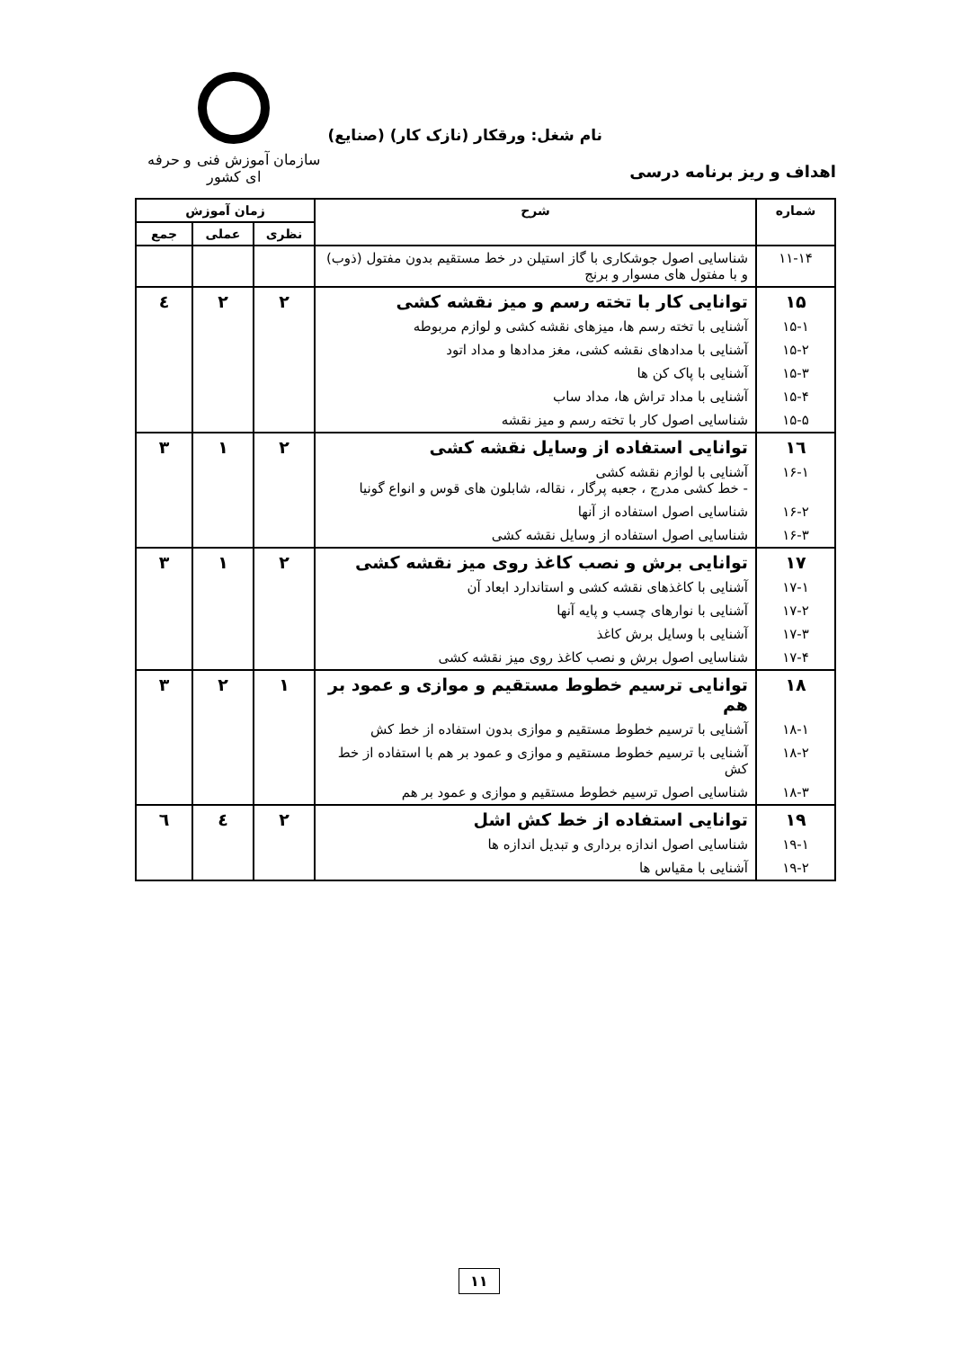سازمان آموزش فنی و حرفه ای کشور
نام شغل: ورقکار (نازک کار) (صنایع)
اهداف و ریز برنامه درسی
| شماره | شرح | زمان آموزش | | |
| --- | --- | --- | --- | --- |
| | | نظری | عملی | جمع |
| ۱۱-۱۴ | شناسایی اصول جوشکاری با گاز استیلن در خط مستقیم بدون مفتول (ذوب) و با مفتول های مسوار و برنج | | | |
| ۱۵ | توانایی کار با تخته رسم و میز نقشه کشی | ۲ | ۲ | ٤ |
| ۱۵-۱ | آشنایی با تخته رسم ها، میزهای نقشه کشی و لوازم مربوطه | | | |
| ۱۵-۲ | آشنایی با مدادهای نقشه کشی، مغز مدادها و مداد اتود | | | |
| ۱۵-۳ | آشنایی با پاک کن ها | | | |
| ۱۵-۴ | آشنایی با مداد تراش ها، مداد ساب | | | |
| ۱۵-۵ | شناسایی اصول کار با تخته رسم و میز نقشه | | | |
| ۱٦ | توانایی استفاده از وسایل نقشه کشی | ۲ | ۱ | ۳ |
| ۱۶-۱ | آشنایی با لوازم نقشه کشی - خط کشی مدرج ، جعبه پرگار ، نقاله، شابلون های قوس و انواع گونیا | | | |
| ۱۶-۲ | شناسایی اصول استفاده از آنها | | | |
| ۱۶-۳ | شناسایی اصول استفاده از وسایل نقشه کشی | | | |
| ۱۷ | توانایی برش و نصب کاغذ روی میز نقشه کشی | ۲ | ۱ | ۳ |
| ۱۷-۱ | آشنایی با کاغذهای نقشه کشی و استاندارد ابعاد آن | | | |
| ۱۷-۲ | آشنایی با نوارهای چسب و پایه آنها | | | |
| ۱۷-۳ | آشنایی با وسایل برش کاغذ | | | |
| ۱۷-۴ | شناسایی اصول برش و نصب کاغذ روی میز نقشه کشی | | | |
| ۱۸ | توانایی ترسیم خطوط مستقیم و موازی و عمود بر هم | ۱ | ۲ | ۳ |
| ۱۸-۱ | آشنایی با ترسیم خطوط مستقیم و موازی بدون استفاده از خط کش | | | |
| ۱۸-۲ | آشنایی با ترسیم خطوط مستقیم و موازی و عمود بر هم با استفاده از خط کش | | | |
| ۱۸-۳ | شناسایی اصول ترسیم خطوط مستقیم و موازی و عمود بر هم | | | |
| ۱۹ | توانایی استفاده از خط کش اشل | ۲ | ٤ | ٦ |
| ۱۹-۱ | شناسایی اصول اندازه برداری و تبدیل اندازه ها | | | |
| ۱۹-۲ | آشنایی با مقیاس ها | | | |
۱۱